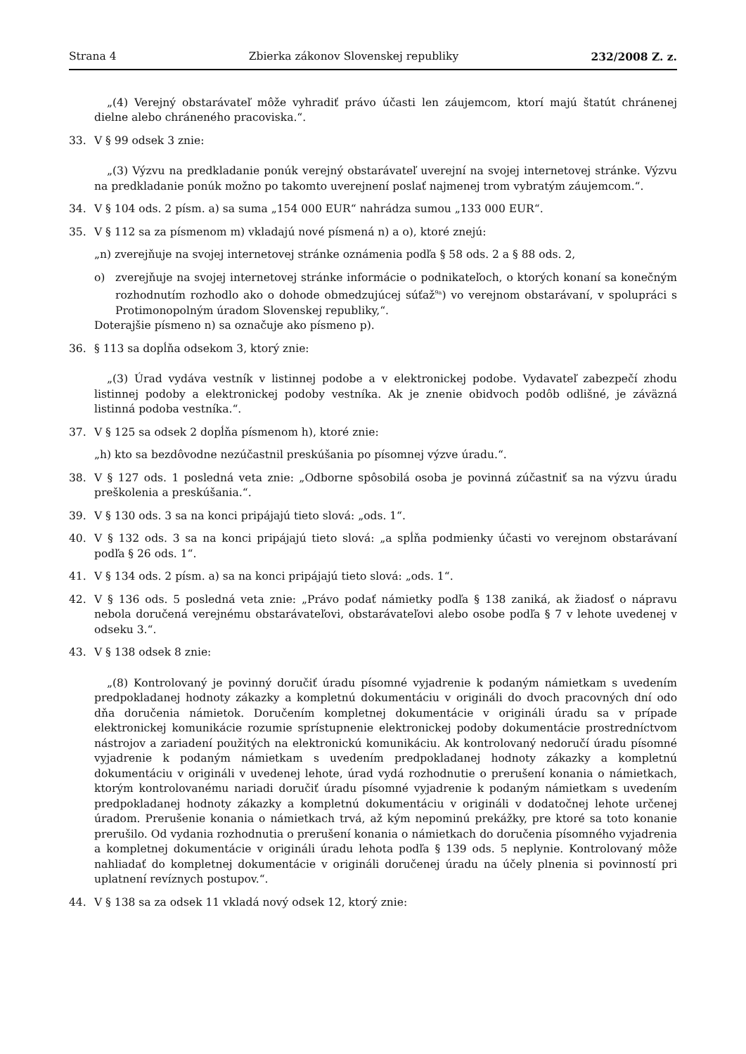Strana 4 Zbierka zákonov Slovenskej republiky 232/2008 Z. z.
„(4) Verejný obstarávateľ môže vyhradiť právo účasti len záujemcom, ktorí majú štatút chránenej dielne alebo chráneného pracoviska.“.
33. V § 99 odsek 3 znie:
„(3) Výzvu na predkladanie ponúk verejný obstarávateľ uverejní na svojej internetovej stránke. Výzvu na predkladanie ponúk možno po takomto uverejnení poslať najmenej trom vybratým záujemcom.“.
34. V § 104 ods. 2 písm. a) sa suma „154 000 EUR“ nahrádza sumou „133 000 EUR“.
35. V § 112 sa za písmenom m) vkladajú nové písmená n) a o), ktoré znejú:
„n) zverejňuje na svojej internetovej stránke oznámenia podľa § 58 ods. 2 a § 88 ods. 2,
o) zverejňuje na svojej internetovej stránke informácie o podnikateľoch, o ktorých konaní sa konečným rozhodnutím rozhodlo ako o dohode obmedzujúcej súťaž<sup>9a</sup>) vo verejnom obstarávaní, v spolupráci s Protimonopolným úradom Slovenskej republiky,“.
Doterajšie písmeno n) sa označuje ako písmeno p).
36. § 113 sa dopĺňa odsekom 3, ktorý znie:
„(3) Úrad vydáva vestník v listinnej podobe a v elektronickej podobe. Vydavateľ zabezpečí zhodu listinnej podoby a elektronickej podoby vestníka. Ak je znenie obidvoch podôb odlišné, je záväzná listinná podoba vestníka.“.
37. V § 125 sa odsek 2 dopĺňa písmenom h), ktoré znie:
„h) kto sa bezdôvodne nezúčastnil preskúšania po písomnej výzve úradu.“.
38. V § 127 ods. 1 posledná veta znie: „Odborne spôsobilá osoba je povinná zúčastniť sa na výzvu úradu preškolenia a preskúšania.“.
39. V § 130 ods. 3 sa na konci pripájajú tieto slová: „ods. 1“.
40. V § 132 ods. 3 sa na konci pripájajú tieto slová: „a spĺňa podmienky účasti vo verejnom obstarávaní podľa § 26 ods. 1“.
41. V § 134 ods. 2 písm. a) sa na konci pripájajú tieto slová: „ods. 1“.
42. V § 136 ods. 5 posledná veta znie: „Právo podať námietky podľa § 138 zaniká, ak žiadosť o nápravu nebola doručená verejnému obstarávateľovi, obstarávateľovi alebo osobe podľa § 7 v lehote uvedenej v odseku 3.“.
43. V § 138 odsek 8 znie:
„(8) Kontrolovaný je povinný doručiť úradu písomné vyjadrenie k podaným námietkam s uvedením predpokladanej hodnoty zákazky a kompletnú dokumentáciu v origináli do dvoch pracovných dní odo dňa doručenia námietok. Doručením kompletnej dokumentácie v origináli úradu sa v prípade elektronickej komunikácie rozumie sprístupnenie elektronickej podoby dokumentácie prostredníctvom nástrojov a zariadení použitých na elektronickú komunikáciu. Ak kontrolovaný nedoručí úradu písomné vyjadrenie k podaným námietkam s uvedením predpokladanej hodnoty zákazky a kompletnú dokumentáciu v origináli v uvedenej lehote, úrad vydá rozhodnutie o prerušení konania o námietkach, ktorým kontrolovanému nariadi doručiť úradu písomné vyjadrenie k podaným námietkam s uvedením predpokladanej hodnoty zákazky a kompletnú dokumentáciu v origináli v dodatočnej lehote určenej úradom. Prerušenie konania o námietkach trvá, až kým nepominú prekážky, pre ktoré sa toto konanie prerušilo. Od vydania rozhodnutia o prerušení konania o námietkach do doručenia písomného vyjadrenia a kompletnej dokumentácie v origináli úradu lehota podľa § 139 ods. 5 neplynie. Kontrolovaný môže nahliadať do kompletnej dokumentácie v origináli doručenej úradu na účely plnenia si povinností pri uplatnení revíznych postupov.“.
44. V § 138 sa za odsek 11 vkladá nový odsek 12, ktorý znie: